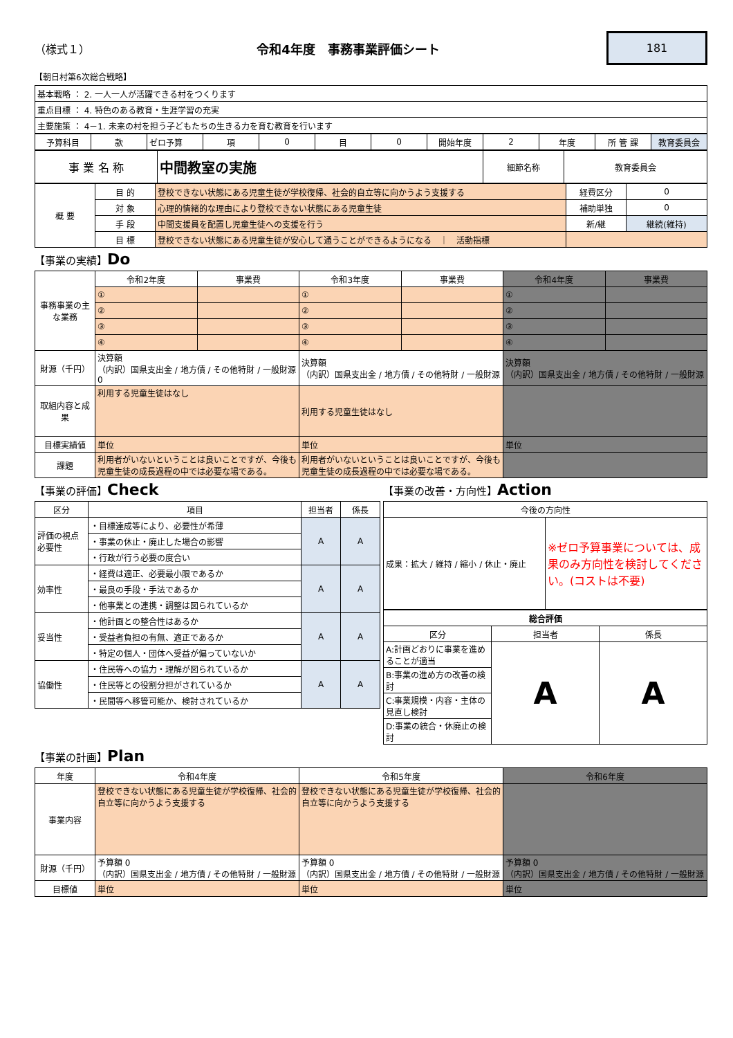（様式１） 令和4年度　事務事業評価シート 181
【朝日村第6次総合戦略】
| 基本戦略 ： 2. 一人一人が活躍できる村をつくります |
| 重点目標 ： 4. 特色のある教育・生涯学習の充実 |
| 主要施策 ： 4－1. 未来の村を担う子どもたちの生きる力を育む教育を行います |
| 予算科目 | 款 | ゼロ予算 | 項 | 0 | 目 | 0 | 開始年度 | 2 | 年度 | 所 管 課 | 教育委員会 |
| 事 業 名 称 | 中間教室の実施 | 細節名称 | 教育委員会 |
| 概 要 | 目 的 | 登校できない状態にある児童生徒が学校復帰、社会的自立等に向かうよう支援する | 経費区分 | 0 |
| | 対 象 | 心理的情緒的な理由により登校できない状態にある児童生徒 | 補助単独 | 0 |
| | 手 段 | 中間支援員を配置し児童生徒への支援を行う | 新/継 | 継続(維持) |
| | 目 標 | 登校できない状態にある児童生徒が安心して通うことができるようになる ｜ 活動指標 | | |
【事業の実績】Do
| 事務事業の主な業務 | 令和2年度 | 事業費 | 令和3年度 | 事業費 | 令和4年度 | 事業費 |
| | ① | | ① | | ① | |
| | ② | | ② | | ② | |
| | ③ | | ③ | | ③ | |
| | ④ | | ④ | | ④ | |
| 財源（千円） | 決算額 （内訳）国県支出金 / 地方債 / その他特財 / 一般財源 0 | | 決算額 （内訳）国県支出金 / 地方債 / その他特財 / 一般財源 | | 決算額 （内訳）国県支出金 / 地方債 / その他特財 / 一般財源 | |
| 取組内容と成果 | 利用する児童生徒はなし | | 利用する児童生徒はなし | | | |
| 目標実績値 | 単位 | | 単位 | | 単位 | |
| 課題 | 利用者がいないということは良いことですが、今後も児童生徒の成長過程の中では必要な場である。 | | 利用者がいないということは良いことですが、今後も児童生徒の成長過程の中では必要な場である。 | | | |
【事業の評価】Check
| 区分 | 項目 | 担当者 | 係長 |
| --- | --- | --- | --- |
| 評価の視点 必要性 | ・目標達成等により、必要性が希薄 | A | A |
| | ・事業の休止・廃止した場合の影響 | | |
| | ・行政が行う必要の度合い | | |
| 効率性 | ・経費は適正、必要最小限であるか | A | A |
| | ・最良の手段・手法であるか | | |
| | ・他事業との連携・調整は図られているか | | |
| 妥当性 | ・他計画との整合性はあるか | A | A |
| | ・受益者負担の有無、適正であるか | | |
| | ・特定の個人・団体へ受益が偏っていないか | | |
| 協働性 | ・住民等への協力・理解が図られているか | A | A |
| | ・住民等との役割分担がされているか | | |
| | ・民間等へ移管可能か、検討されているか | | |
【事業の改善・方向性】Action
| 今後の方向性 | |
| --- | --- |
| 成果：拡大 / 維持 / 縮小 / 休止・廃止 | ※ゼロ予算事業については、成果のみ方向性を検討してください。(コストは不要) |
| 総合評価 | | |
| --- | --- | --- |
| 区分 | 担当者 | 係長 |
| A:計画どおりに事業を進めることが適当 | A | A |
| B:事業の進め方の改善の検討 | | |
| C:事業規模・内容・主体の見直し検討 | | |
| D:事業の統合・休廃止の検討 | | |
【事業の計画】Plan
| 年度 | 令和4年度 | 令和5年度 | 令和6年度 |
| 事業内容 | 登校できない状態にある児童生徒が学校復帰、社会的自立等に向かうよう支援する | 登校できない状態にある児童生徒が学校復帰、社会的自立等に向かうよう支援する | |
| 財源（千円） | 予算額 0 （内訳）国県支出金 / 地方債 / その他特財 / 一般財源 | 予算額 0 （内訳）国県支出金 / 地方債 / その他特財 / 一般財源 | 予算額 0 （内訳）国県支出金 / 地方債 / その他特財 / 一般財源 |
| 目標値 | 単位 | 単位 | 単位 |